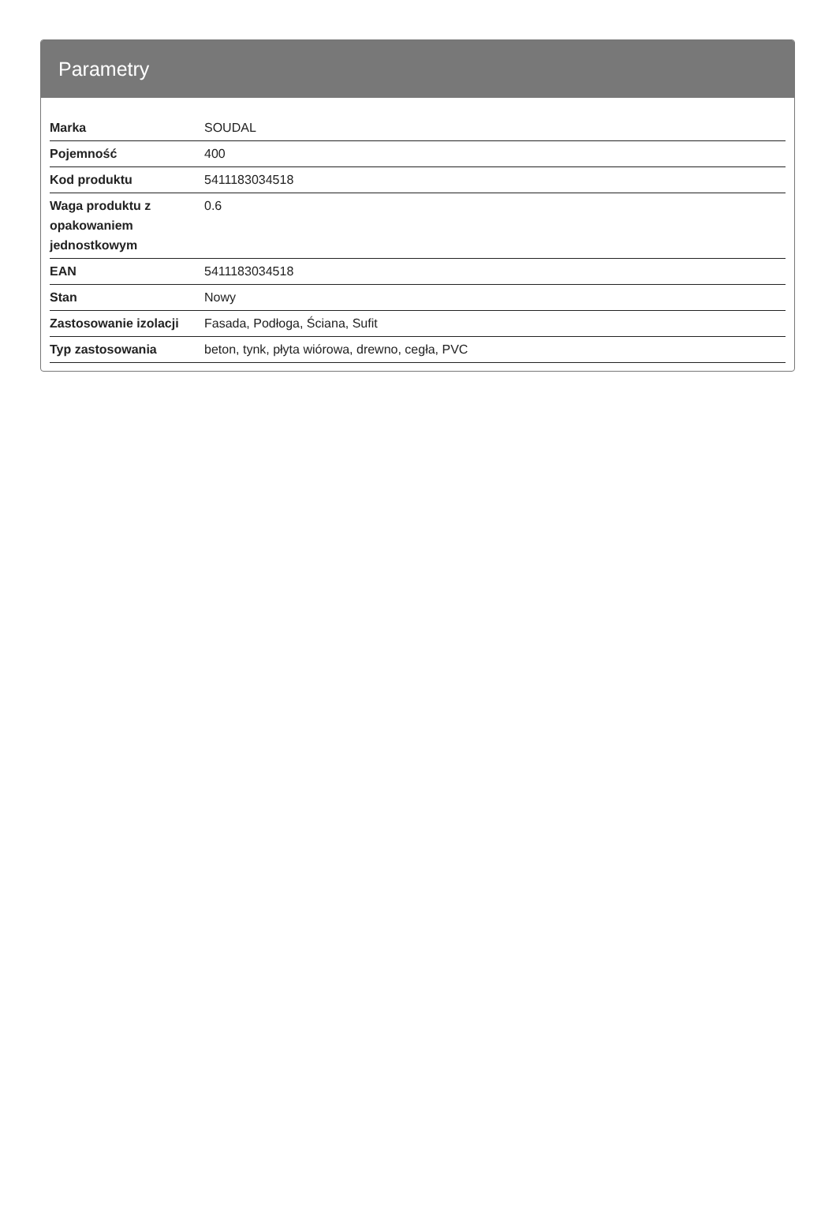Parametry
| Marka | SOUDAL |
| Pojemność | 400 |
| Kod produktu | 5411183034518 |
| Waga produktu z opakowaniem jednostkowym | 0.6 |
| EAN | 5411183034518 |
| Stan | Nowy |
| Zastosowanie izolacji | Fasada, Podłoga, Ściana, Sufit |
| Typ zastosowania | beton, tynk, płyta wiórowa, drewno, cegła, PVC |